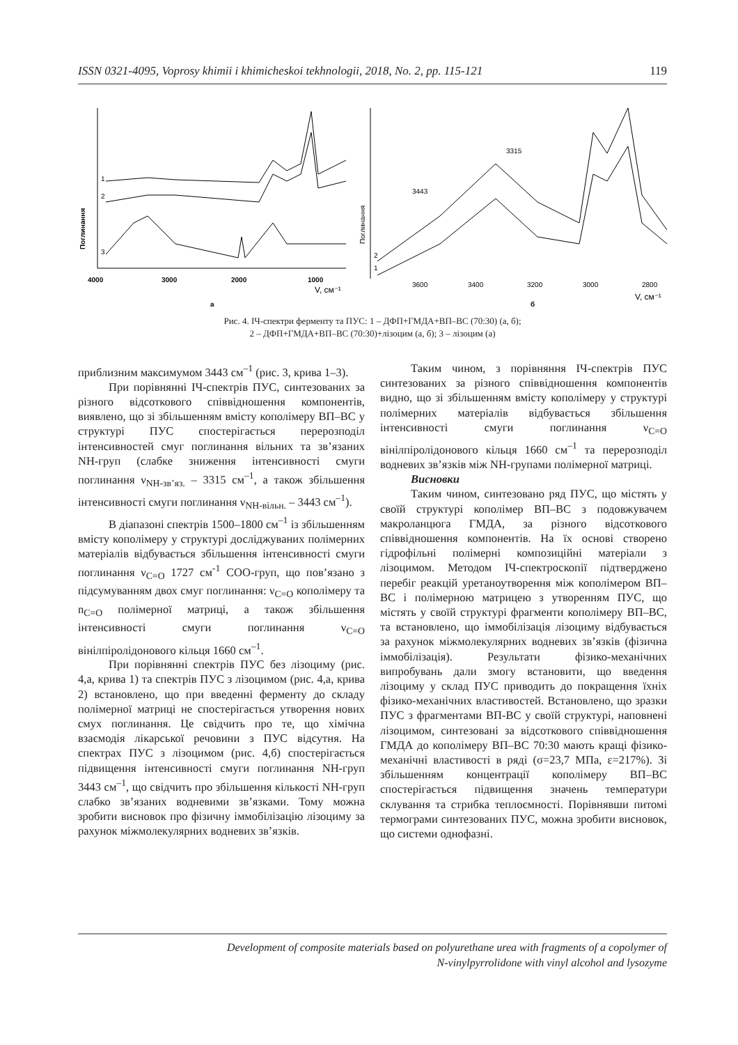ISSN 0321-4095, Voprosy khimii i khimicheskoi tekhnologii, 2018, No. 2, pp. 115-121 119
Поглинання
4000
3000
2000
1000
V, см⁻¹
1
2
3
а
Поглинання
2
1
3315
3443
3600
3400
3200
3000
2800
V, см⁻¹
б
Рис. 4. ІЧ-спектри ферменту та ПУС: 1 – ДФП+ГМДА+ВП–ВС (70:30) (а, б);
2 – ДФП+ГМДА+ВП–ВС (70:30)+лізоцим (а, б); 3 – лізоцим (а)
приблизним максимумом 3443 см<sup>–1</sup> (рис. 3, крива 1–3).
При порівнянні ІЧ-спектрів ПУС, синтезованих за різного відсоткового співвідношення компонентів, виявлено, що зі збільшенням вмісту кополімеру ВП–ВС у структурі ПУС спостерігається перерозподіл інтенсивностей смуг поглинання вільних та зв’язаних NH-груп (слабке зниження інтенсивності смуги поглинання ν<sub>NH-зв’яз.</sub> – 3315 см<sup>–1</sup>, а також збільшення інтенсивності смуги поглинання ν<sub>NH-вільн.</sub> – 3443 см<sup>–1</sup>).
В діапазоні спектрів 1500–1800 см<sup>–1</sup> із збільшенням вмісту кополімеру у структурі досліджуваних полімерних матеріалів відбувається збільшення інтенсивності смуги поглинання ν<sub>C=O</sub> 1727 см<sup>-1</sup> СОО-груп, що пов’язано з підсумуванням двох смуг поглинання: ν<sub>C=O</sub> кополімеру та n<sub>C=O</sub> полімерної матриці, а також збільшення інтенсивності смуги поглинання ν<sub>C=O</sub> вінілпіролідонового кільця 1660 см<sup>–1</sup>.
При порівнянні спектрів ПУС без лізоциму (рис. 4,а, крива 1) та спектрів ПУС з лізоцимом (рис. 4,а, крива 2) встановлено, що при введенні ферменту до складу полімерної матриці не спостерігається утворення нових смух поглинання. Це свідчить про те, що хімічна взаємодія лікарської речовини з ПУС відсутня. На спектрах ПУС з лізоцимом (рис. 4,б) спостерігається підвищення інтенсивності смуги поглинання NH-груп 3443 см<sup>–1</sup>, що свідчить про збільшення кількості NH-груп слабко зв’язаних водневими зв’язками. Тому можна зробити висновок про фізичну іммобілізацію лізоциму за рахунок міжмолекулярних водневих зв’язків.
Таким чином, з порівняння ІЧ-спектрів ПУС синтезованих за різного співвідношення компонентів видно, що зі збільшенням вмісту кополімеру у структурі полімерних матеріалів відбувається збільшення інтенсивності смуги поглинання ν<sub>C=O</sub> вінілпіролідонового кільця 1660 см<sup>–1</sup> та перерозподіл водневих зв’язків між NH-групами полімерної матриці.
Висновки
Таким чином, синтезовано ряд ПУС, що містять у своїй структурі кополімер ВП–ВС з подовжувачем макроланцюга ГМДА, за різного відсоткового співвідношення компонентів. На їх основі створено гідрофільні полімерні композиційні матеріали з лізоцимом. Методом ІЧ-спектроскопії підтверджено перебіг реакцій уретаноутворення між кополімером ВП–ВС і полімерною матрицею з утворенням ПУС, що містять у своїй структурі фрагменти кополімеру ВП–ВС, та встановлено, що іммобілізація лізоциму відбувається за рахунок міжмолекулярних водневих зв’язків (фізична іммобілізація). Результати фізико-механічних випробувань дали змогу встановити, що введення лізоциму у склад ПУС приводить до покращення їхніх фізико-механічних властивостей. Встановлено, що зразки ПУС з фрагментами ВП-ВС у своїй структурі, наповнені лізоцимом, синтезовані за відсоткового співвідношення ГМДА до кополімеру ВП–ВС 70:30 мають кращі фізико-механічні властивості в ряді (σ=23,7 МПа, ε=217%). Зі збільшенням концентрації кополімеру ВП–ВС спостерігається підвищення значень температури склування та стрибка теплоємності. Порівнявши питомі термограми синтезованих ПУС, можна зробити висновок, що системи однофазні.
Development of composite materials based on polyurethane urea with fragments of a copolymer of
N-vinylpyrrolidone with vinyl alcohol and lysozyme